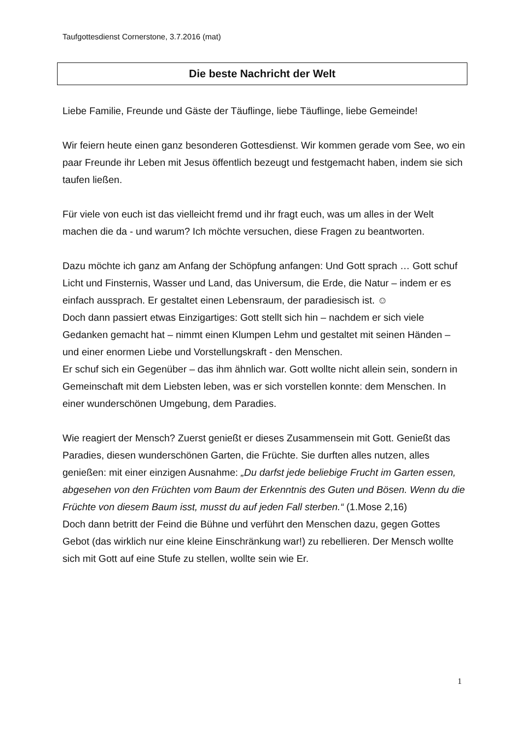Taufgottesdienst Cornerstone, 3.7.2016 (mat)
Die beste Nachricht der Welt
Liebe Familie, Freunde und Gäste der Täuflinge, liebe Täuflinge, liebe Gemeinde!
Wir feiern heute einen ganz besonderen Gottesdienst. Wir kommen gerade vom See, wo ein paar Freunde ihr Leben mit Jesus öffentlich bezeugt und festgemacht haben, indem sie sich taufen ließen.
Für viele von euch ist das vielleicht fremd und ihr fragt euch, was um alles in der Welt machen die da - und warum? Ich möchte versuchen, diese Fragen zu beantworten.
Dazu möchte ich ganz am Anfang der Schöpfung anfangen: Und Gott sprach … Gott schuf Licht und Finsternis, Wasser und Land, das Universum, die Erde, die Natur – indem er es einfach aussprach. Er gestaltet einen Lebensraum, der paradiesisch ist. ☺
Doch dann passiert etwas Einzigartiges: Gott stellt sich hin – nachdem er sich viele Gedanken gemacht hat – nimmt einen Klumpen Lehm und gestaltet mit seinen Händen – und einer enormen Liebe und Vorstellungskraft - den Menschen.
Er schuf sich ein Gegenüber – das ihm ähnlich war. Gott wollte nicht allein sein, sondern in Gemeinschaft mit dem Liebsten leben, was er sich vorstellen konnte: dem Menschen. In einer wunderschönen Umgebung, dem Paradies.
Wie reagiert der Mensch? Zuerst genießt er dieses Zusammensein mit Gott. Genießt das Paradies, diesen wunderschönen Garten, die Früchte. Sie durften alles nutzen, alles genießen: mit einer einzigen Ausnahme: „Du darfst jede beliebige Frucht im Garten essen, abgesehen von den Früchten vom Baum der Erkenntnis des Guten und Bösen. Wenn du die Früchte von diesem Baum isst, musst du auf jeden Fall sterben.“ (1.Mose 2,16)
Doch dann betritt der Feind die Bühne und verführt den Menschen dazu, gegen Gottes Gebot (das wirklich nur eine kleine Einschränkung war!) zu rebellieren. Der Mensch wollte sich mit Gott auf eine Stufe zu stellen, wollte sein wie Er.
1